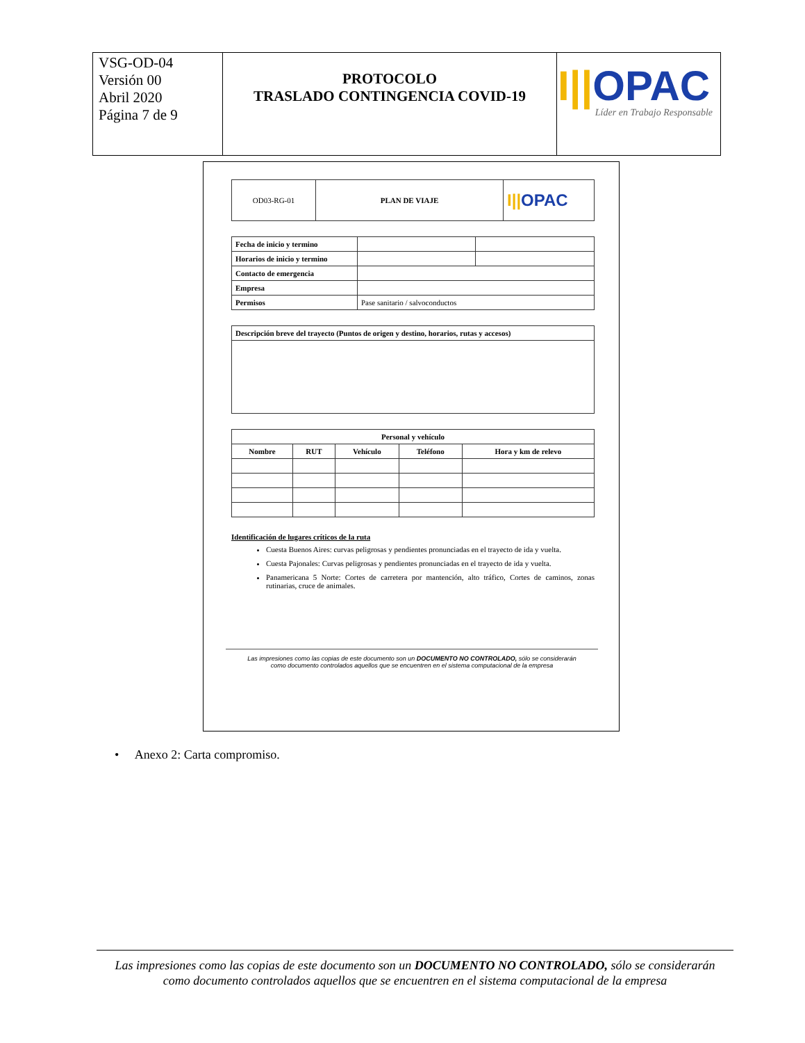| VSG-OD-04 Versión 00 Abril 2020 Página 7 de 9 | PROTOCOLO TRASLADO CONTINGENCIA COVID-19 | I// OPAC Líder en Trabajo Responsable |
| OD03-RG-01 | PLAN DE VIAJE | I// OPAC |
| Fecha de inicio y termino | | |
| Horarios de inicio y termino | | |
| Contacto de emergencia | | |
| Empresa | | |
| Permisos | Pase sanitario / salvoconductos | |
| Descripción breve del trayecto (Puntos de origen y destino, horarios, rutas y accesos) |
| Personal y vehículo | | | | |
| --- | --- | --- | --- | --- |
| Nombre | RUT | Vehículo | Teléfono | Hora y km de relevo |
Identificación de lugares críticos de la ruta
Cuesta Buenos Aires: curvas peligrosas y pendientes pronunciadas en el trayecto de ida y vuelta.
Cuesta Pajonales: Curvas peligrosas y pendientes pronunciadas en el trayecto de ida y vuelta.
Panamericana 5 Norte: Cortes de carretera por mantención, alto tráfico, Cortes de caminos, zonas rutinarias, cruce de animales.
Las impresiones como las copias de este documento son un DOCUMENTO NO CONTROLADO, sólo se considerarán
como documento controlados aquellos que se encuentren en el sistema computacional de la empresa
• Anexo 2: Carta compromiso.
Las impresiones como las copias de este documento son un DOCUMENTO NO CONTROLADO, sólo se considerarán
como documento controlados aquellos que se encuentren en el sistema computacional de la empresa